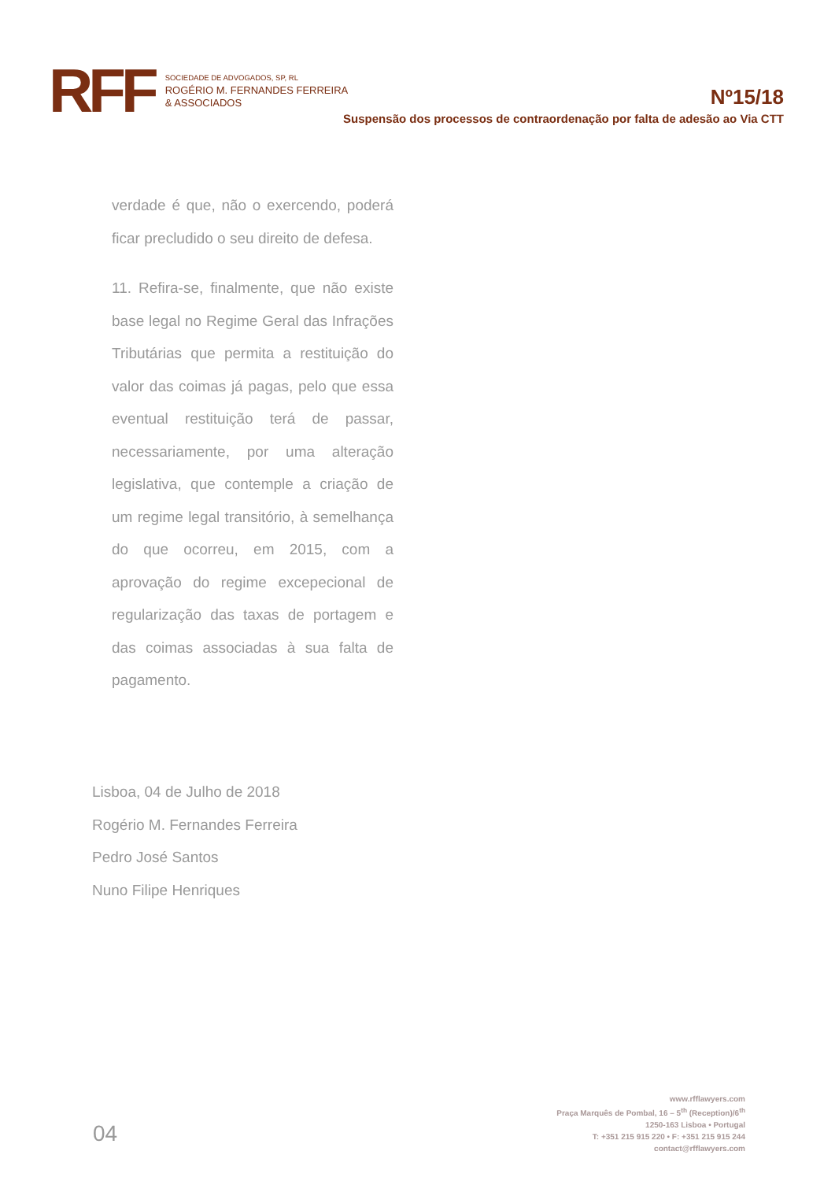RFF
SOCIEDADE DE ADVOGADOS, SP, RL
ROGÉRIO M. FERNANDES FERREIRA
& ASSOCIADOS
Nº15/18
Suspensão dos processos de contraordenação por falta de adesão ao Via CTT
verdade é que, não o exercendo, poderá ficar precludido o seu direito de defesa.
11. Refira-se, finalmente, que não existe base legal no Regime Geral das Infrações Tributárias que permita a restituição do valor das coimas já pagas, pelo que essa eventual restituição terá de passar, necessariamente, por uma alteração legislativa, que contemple a criação de um regime legal transitório, à semelhança do que ocorreu, em 2015, com a aprovação do regime excepecional de regularização das taxas de portagem e das coimas associadas à sua falta de pagamento.
Lisboa, 04 de Julho de 2018
Rogério M. Fernandes Ferreira
Pedro José Santos
Nuno Filipe Henriques
04
www.rfflawyers.com
Praça Marquês de Pombal, 16 – 5<sup>th</sup> (Reception)/6<sup>th</sup>
1250-163 Lisboa • Portugal
T: +351 215 915 220 • F: +351 215 915 244
contact@rfflawyers.com